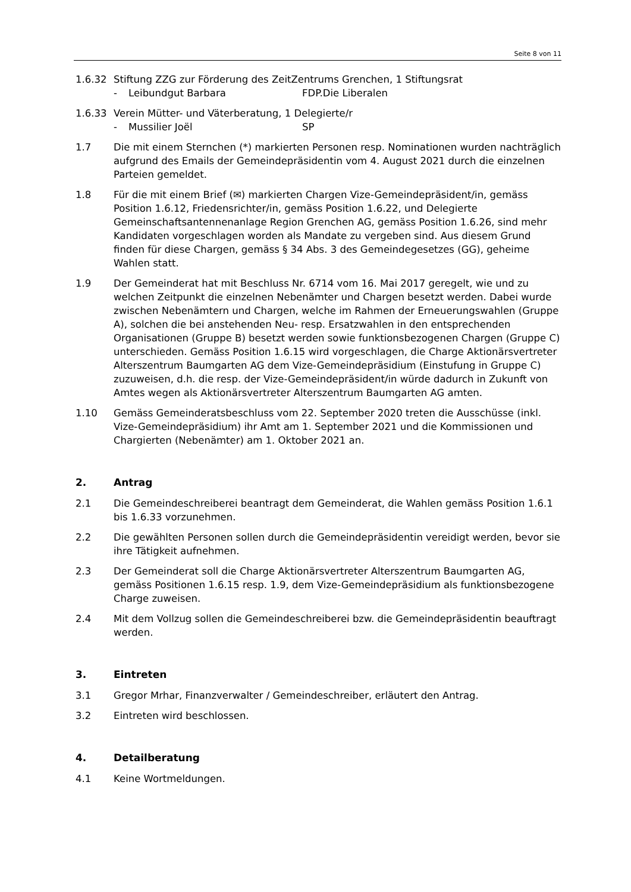Seite 8 von 11
1.6.32 Stiftung ZZG zur Förderung des ZeitZentrums Grenchen, 1 Stiftungsrat
- Leibundgut Barbara FDP.Die Liberalen
1.6.33 Verein Mütter- und Väterberatung, 1 Delegierte/r
- Mussilier Joël SP
1.7 Die mit einem Sternchen (*) markierten Personen resp. Nominationen wurden nachträglich aufgrund des Emails der Gemeindepräsidentin vom 4. August 2021 durch die einzelnen Parteien gemeldet.
1.8 Für die mit einem Brief (✉) markierten Chargen Vize-Gemeindepräsident/in, gemäss Position 1.6.12, Friedensrichter/in, gemäss Position 1.6.22, und Delegierte Gemeinschaftsantennenanlage Region Grenchen AG, gemäss Position 1.6.26, sind mehr Kandidaten vorgeschlagen worden als Mandate zu vergeben sind. Aus diesem Grund finden für diese Chargen, gemäss § 34 Abs. 3 des Gemeindegesetzes (GG), geheime Wahlen statt.
1.9 Der Gemeinderat hat mit Beschluss Nr. 6714 vom 16. Mai 2017 geregelt, wie und zu welchen Zeitpunkt die einzelnen Nebenämter und Chargen besetzt werden. Dabei wurde zwischen Nebenämtern und Chargen, welche im Rahmen der Erneuerungswahlen (Gruppe A), solchen die bei anstehenden Neu- resp. Ersatzwahlen in den entsprechenden Organisationen (Gruppe B) besetzt werden sowie funktionsbezogenen Chargen (Gruppe C) unterschieden. Gemäss Position 1.6.15 wird vorgeschlagen, die Charge Aktionärsvertreter Alterszentrum Baumgarten AG dem Vize-Gemeindepräsidium (Einstufung in Gruppe C) zuzuweisen, d.h. die resp. der Vize-Gemeindepräsident/in würde dadurch in Zukunft von Amtes wegen als Aktionärsvertreter Alterszentrum Baumgarten AG amten.
1.10 Gemäss Gemeinderatsbeschluss vom 22. September 2020 treten die Ausschüsse (inkl. Vize-Gemeindepräsidium) ihr Amt am 1. September 2021 und die Kommissionen und Chargierten (Nebenämter) am 1. Oktober 2021 an.
2. Antrag
2.1 Die Gemeindeschreiberei beantragt dem Gemeinderat, die Wahlen gemäss Position 1.6.1 bis 1.6.33 vorzunehmen.
2.2 Die gewählten Personen sollen durch die Gemeindepräsidentin vereidigt werden, bevor sie ihre Tätigkeit aufnehmen.
2.3 Der Gemeinderat soll die Charge Aktionärsvertreter Alterszentrum Baumgarten AG, gemäss Positionen 1.6.15 resp. 1.9, dem Vize-Gemeindepräsidium als funktionsbezogene Charge zuweisen.
2.4 Mit dem Vollzug sollen die Gemeindeschreiberei bzw. die Gemeindepräsidentin beauftragt werden.
3. Eintreten
3.1 Gregor Mrhar, Finanzverwalter / Gemeindeschreiber, erläutert den Antrag.
3.2 Eintreten wird beschlossen.
4. Detailberatung
4.1 Keine Wortmeldungen.